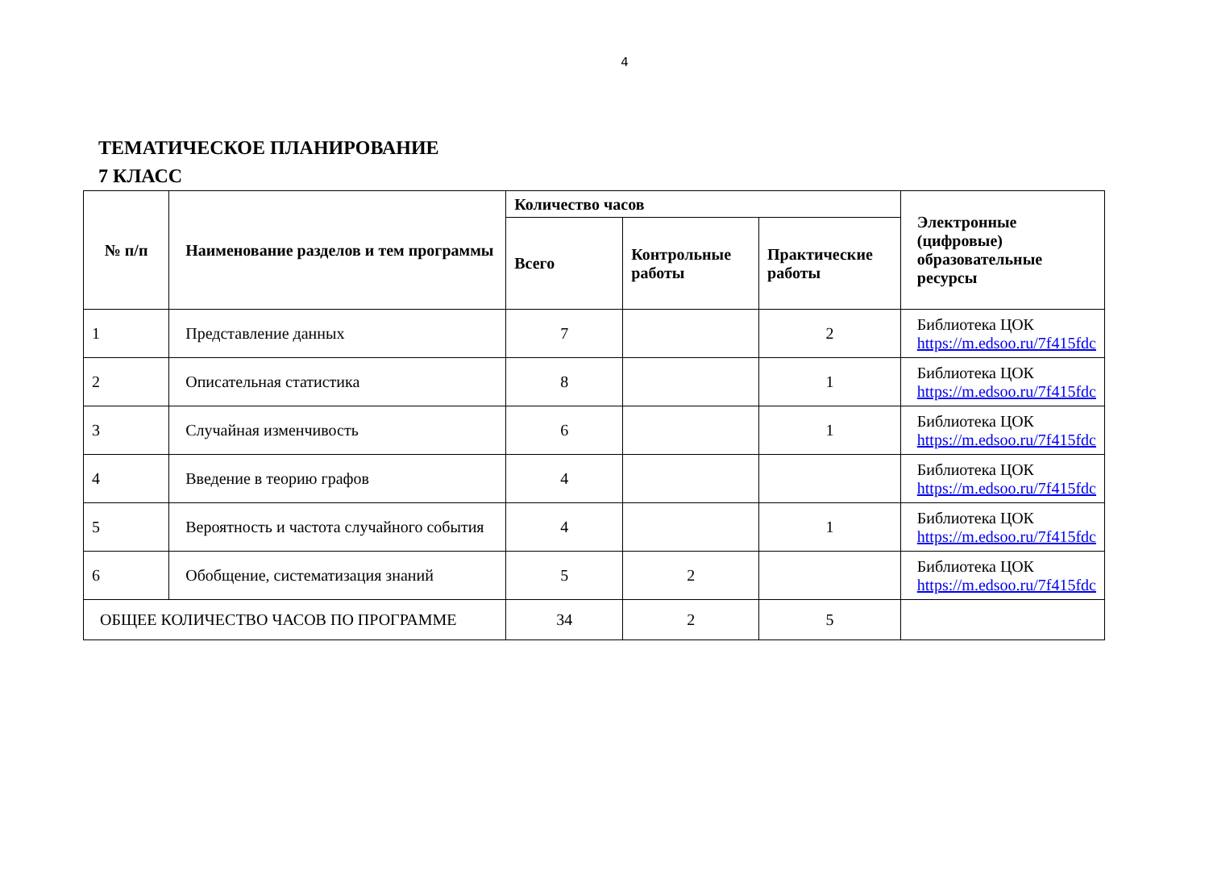4
ТЕМАТИЧЕСКОЕ ПЛАНИРОВАНИЕ
7 КЛАСС
| № п/п | Наименование разделов и тем программы | Количество часов | | | Электронные (цифровые) образовательные ресурсы |
| --- | --- | --- | --- | --- | --- |
| | | Всего | Контрольные работы | Практические работы | |
| 1 | Представление данных | 7 | | 2 | Библиотека ЦОК https://m.edsoo.ru/7f415fdc |
| 2 | Описательная статистика | 8 | | 1 | Библиотека ЦОК https://m.edsoo.ru/7f415fdc |
| 3 | Случайная изменчивость | 6 | | 1 | Библиотека ЦОК https://m.edsoo.ru/7f415fdc |
| 4 | Введение в теорию графов | 4 | | | Библиотека ЦОК https://m.edsoo.ru/7f415fdc |
| 5 | Вероятность и частота случайного события | 4 | | 1 | Библиотека ЦОК https://m.edsoo.ru/7f415fdc |
| 6 | Обобщение, систематизация знаний | 5 | 2 | | Библиотека ЦОК https://m.edsoo.ru/7f415fdc |
| ОБЩЕЕ КОЛИЧЕСТВО ЧАСОВ ПО ПРОГРАММЕ | | 34 | 2 | 5 | |